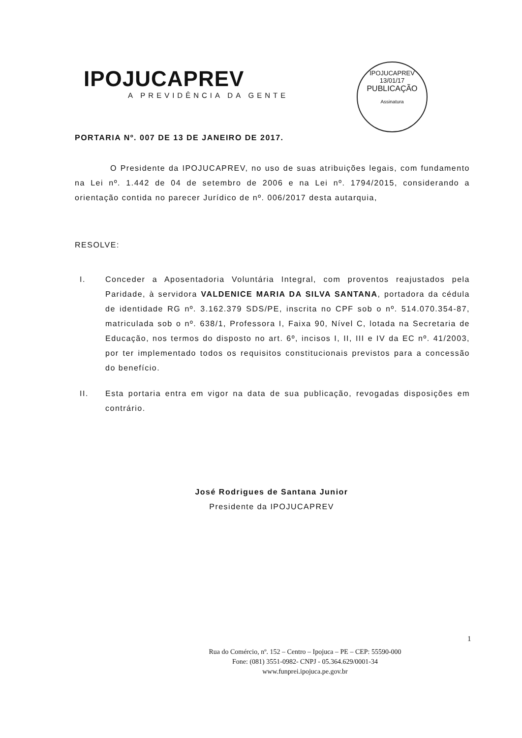IPOJUCAPREV
A PREVIDÊNCIA DA GENTE
IPOJUCAPREV
13/01/17
PUBLICAÇÃO
Assinatura
PORTARIA Nº. 007 DE 13 DE JANEIRO DE 2017.
O Presidente da IPOJUCAPREV, no uso de suas atribuições legais, com fundamento na Lei nº. 1.442 de 04 de setembro de 2006 e na Lei nº. 1794/2015, considerando a orientação contida no parecer Jurídico de nº. 006/2017 desta autarquia,
RESOLVE:
I. Conceder a Aposentadoria Voluntária Integral, com proventos reajustados pela Paridade, à servidora VALDENICE MARIA DA SILVA SANTANA, portadora da cédula de identidade RG nº. 3.162.379 SDS/PE, inscrita no CPF sob o nº. 514.070.354-87, matriculada sob o nº. 638/1, Professora I, Faixa 90, Nível C, lotada na Secretaria de Educação, nos termos do disposto no art. 6º, incisos I, II, III e IV da EC nº. 41/2003, por ter implementado todos os requisitos constitucionais previstos para a concessão do benefício.
II. Esta portaria entra em vigor na data de sua publicação, revogadas disposições em contrário.
José Rodrigues de Santana Junior
Presidente da IPOJUCAPREV
1
Rua do Comércio, nº. 152 – Centro – Ipojuca – PE – CEP: 55590-000
Fone: (081) 3551-0982- CNPJ - 05.364.629/0001-34
www.funprei.ipojuca.pe.gov.br